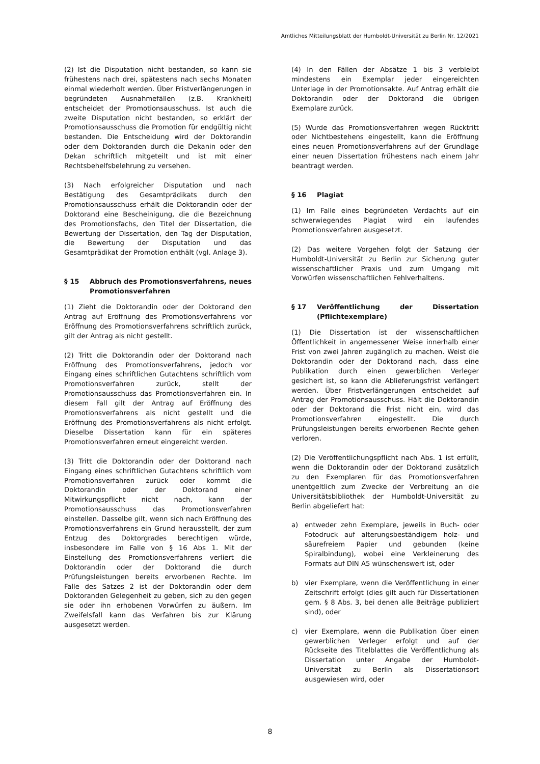Amtliches Mitteilungsblatt der Humboldt-Universität zu Berlin Nr. 12/2021
(2) Ist die Disputation nicht bestanden, so kann sie frühestens nach drei, spätestens nach sechs Monaten einmal wiederholt werden. Über Fristverlängerungen in begründeten Ausnahmefällen (z.B. Krankheit) entscheidet der Promotionsausschuss. Ist auch die zweite Disputation nicht bestanden, so erklärt der Promotionsausschuss die Promotion für endgültig nicht bestanden. Die Entscheidung wird der Doktorandin oder dem Doktoranden durch die Dekanin oder den Dekan schriftlich mitgeteilt und ist mit einer Rechtsbehelfsbelehrung zu versehen.
(3) Nach erfolgreicher Disputation und nach Bestätigung des Gesamtprädikats durch den Promotionsausschuss erhält die Doktorandin oder der Doktorand eine Bescheinigung, die die Bezeichnung des Promotionsfachs, den Titel der Dissertation, die Bewertung der Dissertation, den Tag der Disputation, die Bewertung der Disputation und das Gesamtprädikat der Promotion enthält (vgl. Anlage 3).
§ 15 Abbruch des Promotionsverfahrens, neues Promotionsverfahren
(1) Zieht die Doktorandin oder der Doktorand den Antrag auf Eröffnung des Promotionsverfahrens vor Eröffnung des Promotionsverfahrens schriftlich zurück, gilt der Antrag als nicht gestellt.
(2) Tritt die Doktorandin oder der Doktorand nach Eröffnung des Promotionsverfahrens, jedoch vor Eingang eines schriftlichen Gutachtens schriftlich vom Promotionsverfahren zurück, stellt der Promotionsausschuss das Promotionsverfahren ein. In diesem Fall gilt der Antrag auf Eröffnung des Promotionsverfahrens als nicht gestellt und die Eröffnung des Promotionsverfahrens als nicht erfolgt. Dieselbe Dissertation kann für ein späteres Promotionsverfahren erneut eingereicht werden.
(3) Tritt die Doktorandin oder der Doktorand nach Eingang eines schriftlichen Gutachtens schriftlich vom Promotionsverfahren zurück oder kommt die Doktorandin oder der Doktorand einer Mitwirkungspflicht nicht nach, kann der Promotionsausschuss das Promotionsverfahren einstellen. Dasselbe gilt, wenn sich nach Eröffnung des Promotionsverfahrens ein Grund herausstellt, der zum Entzug des Doktorgrades berechtigen würde, insbesondere im Falle von § 16 Abs 1. Mit der Einstellung des Promotionsverfahrens verliert die Doktorandin oder der Doktorand die durch Prüfungsleistungen bereits erworbenen Rechte. Im Falle des Satzes 2 ist der Doktorandin oder dem Doktoranden Gelegenheit zu geben, sich zu den gegen sie oder ihn erhobenen Vorwürfen zu äußern. Im Zweifelsfall kann das Verfahren bis zur Klärung ausgesetzt werden.
(4) In den Fällen der Absätze 1 bis 3 verbleibt mindestens ein Exemplar jeder eingereichten Unterlage in der Promotionsakte. Auf Antrag erhält die Doktorandin oder der Doktorand die übrigen Exemplare zurück.
(5) Wurde das Promotionsverfahren wegen Rücktritt oder Nichtbestehens eingestellt, kann die Eröffnung eines neuen Promotionsverfahrens auf der Grundlage einer neuen Dissertation frühestens nach einem Jahr beantragt werden.
§ 16 Plagiat
(1) Im Falle eines begründeten Verdachts auf ein schwerwiegendes Plagiat wird ein laufendes Promotionsverfahren ausgesetzt.
(2) Das weitere Vorgehen folgt der Satzung der Humboldt-Universität zu Berlin zur Sicherung guter wissenschaftlicher Praxis und zum Umgang mit Vorwürfen wissenschaftlichen Fehlverhaltens.
§ 17 Veröffentlichung der Dissertation (Pflichtexemplare)
(1) Die Dissertation ist der wissenschaftlichen Öffentlichkeit in angemessener Weise innerhalb einer Frist von zwei Jahren zugänglich zu machen. Weist die Doktorandin oder der Doktorand nach, dass eine Publikation durch einen gewerblichen Verleger gesichert ist, so kann die Ablieferungsfrist verlängert werden. Über Fristverlängerungen entscheidet auf Antrag der Promotionsausschuss. Hält die Doktorandin oder der Doktorand die Frist nicht ein, wird das Promotionsverfahren eingestellt. Die durch Prüfungsleistungen bereits erworbenen Rechte gehen verloren.
(2) Die Veröffentlichungspflicht nach Abs. 1 ist erfüllt, wenn die Doktorandin oder der Doktorand zusätzlich zu den Exemplaren für das Promotionsverfahren unentgeltlich zum Zwecke der Verbreitung an die Universitätsbibliothek der Humboldt-Universität zu Berlin abgeliefert hat:
a) entweder zehn Exemplare, jeweils in Buch- oder Fotodruck auf alterungsbeständigem holz- und säurefreiem Papier und gebunden (keine Spiralbindung), wobei eine Verkleinerung des Formats auf DIN A5 wünschenswert ist, oder
b) vier Exemplare, wenn die Veröffentlichung in einer Zeitschrift erfolgt (dies gilt auch für Dissertationen gem. § 8 Abs. 3, bei denen alle Beiträge publiziert sind), oder
c) vier Exemplare, wenn die Publikation über einen gewerblichen Verleger erfolgt und auf der Rückseite des Titelblattes die Veröffentlichung als Dissertation unter Angabe der Humboldt-Universität zu Berlin als Dissertationsort ausgewiesen wird, oder
8